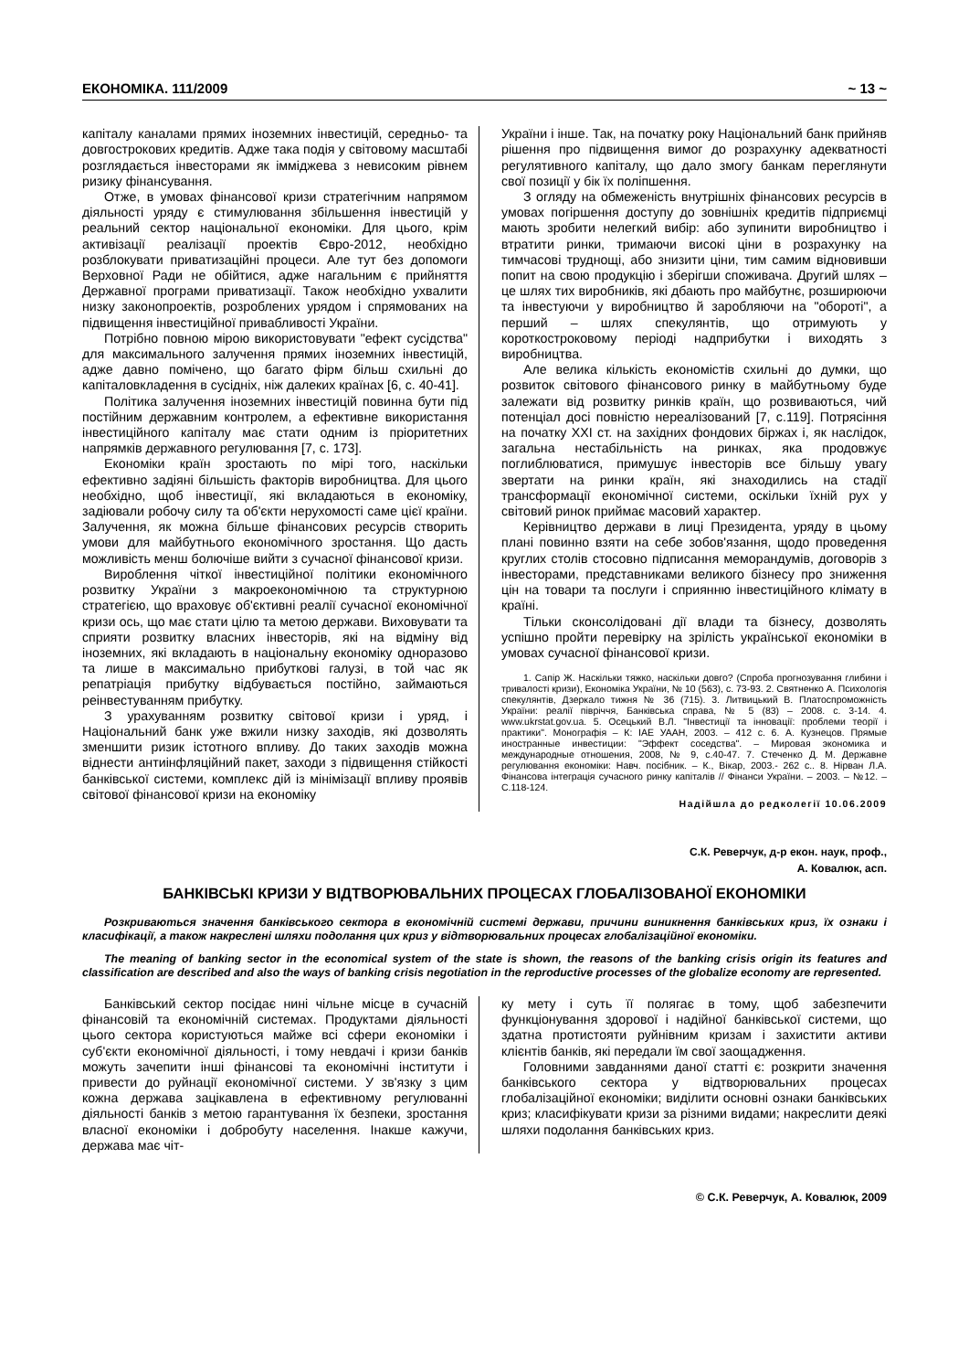ЕКОНОМІКА. 111/2009 ~ 13 ~
капіталу каналами прямих іноземних інвестицій, середньо- та довгострокових кредитів. Адже така подія у світовому масштабі розглядається інвесторами як імміджева з невисоким рівнем ризику фінансування.
Отже, в умовах фінансової кризи стратегічним напрямом діяльності уряду є стимулювання збільшення інвестицій у реальний сектор національної економіки. Для цього, крім активізації реалізації проектів Євро-2012, необхідно розблокувати приватизаційні процеси. Але тут без допомоги Верховної Ради не обійтися, адже нагальним є прийняття Державної програми приватизації. Також необхідно ухвалити низку законопроектів, розроблених урядом і спрямованих на підвищення інвестиційної привабливості України.
Потрібно повною мірою використовувати "ефект сусідства" для максимального залучення прямих іноземних інвестицій, адже давно помічено, що багато фірм більш схильні до капіталовкладення в сусідніх, ніж далеких країнах [6, с. 40-41].
Політика залучення іноземних інвестицій повинна бути під постійним державним контролем, а ефективне використання інвестиційного капіталу має стати одним із пріоритетних напрямків державного регулювання [7, с. 173].
Економіки країн зростають по мірі того, наскільки ефективно задіяні більшість факторів виробництва. Для цього необхідно, щоб інвестиції, які вкладаються в економіку, задіювали робочу силу та об'єкти нерухомості саме цієї країни. Залучення, як можна більше фінансових ресурсів створить умови для майбутнього економічного зростання. Що дасть можливість менш болючіше вийти з сучасної фінансової кризи.
Вироблення чіткої інвестиційної політики економічного розвитку України з макроекономічною та структурною стратегією, що враховує об'єктивні реалії сучасної економічної кризи ось, що має стати цілю та метою держави. Виховувати та сприяти розвитку власних інвесторів, які на відміну від іноземних, які вкладають в національну економіку одноразово та лише в максимально прибуткові галузі, в той час як репатріація прибутку відбувається постійно, займаються реінвестуванням прибутку.
З урахуванням розвитку світової кризи і уряд, і Національний банк уже вжили низку заходів, які дозволять зменшити ризик істотного впливу. До таких заходів можна віднести антиінфляційний пакет, заходи з підвищення стійкості банківської системи, комплекс дій із мінімізації впливу проявів світової фінансової кризи на економіку
України і інше. Так, на початку року Національний банк прийняв рішення про підвищення вимог до розрахунку адекватності регулятивного капіталу, що дало змогу банкам переглянути свої позиції у бік їх поліпшення.
З огляду на обмеженість внутрішніх фінансових ресурсів в умовах погіршення доступу до зовнішніх кредитів підприємці мають зробити нелегкий вибір: або зупинити виробництво і втратити ринки, тримаючи високі ціни в розрахунку на тимчасові труднощі, або знизити ціни, тим самим відновивши попит на свою продукцію і зберігши споживача. Другий шлях – це шлях тих виробників, які дбають про майбутнє, розширюючи та інвестуючи у виробництво й заробляючи на "обороті", а перший – шлях спекулянтів, що отримують у короткостроковому періоді надприбутки і виходять з виробництва.
Але велика кількість економістів схильні до думки, що розвиток світового фінансового ринку в майбутньому буде залежати від розвитку ринків країн, що розвиваються, чий потенціал досі повністю нереалізований [7, с.119]. Потрясіння на початку XXI ст. на західних фондових біржах і, як наслідок, загальна нестабільність на ринках, яка продовжує поглиблюватися, примушує інвесторів все більшу увагу звертати на ринки країн, які знаходились на стадії трансформації економічної системи, оскільки їхній рух у світовий ринок приймає масовий характер.
Керівництво держави в лиці Президента, уряду в цьому плані повинно взяти на себе зобов'язання, щодо проведення круглих столів стосовно підписання меморандумів, договорів з інвесторами, представниками великого бізнесу про зниження цін на товари та послуги і сприянню інвестиційного клімату в країні.
Тільки сконсолідовані дії влади та бізнесу, дозволять успішно пройти перевірку на зрілість української економіки в умовах сучасної фінансової кризи.
1. Сапір Ж. Наскільки тяжко, наскільки довго? (Спроба прогнозування глибини і тривалості кризи), Економіка України, № 10 (563), с. 73-93. 2. Святненко А. Психологія спекулянтів, Дзеркало тижня № 36 (715). 3. Литвицький В. Платоспроможність України: реалії півріччя, Банківська справа, № 5 (83) – 2008. с. 3-14. 4. www.ukrstat.gov.ua. 5. Осецький В.Л. "Інвестиції та інновації: проблеми теорії і практики". Монографія – К: ІАЕ УААН, 2003. – 412 с. 6. А. Кузнецов. Прямые иностранные инвестиции: "Эффект соседства". – Мировая экономика и международные отношения, 2008, № 9, с.40-47. 7. Стеченко Д. М. Державне регулювання економіки: Навч. посібник. – К., Вікар, 2003.- 262 с.. 8. Нірван Л.А. Фінансова інтеграція сучасного ринку капіталів // Фінанси України. – 2003. – №12. – С.118-124.
Надійшла до редколегії 10.06.2009
С.К. Реверчук, д-р екон. наук, проф.,
А. Ковалюк, асп.
БАНКІВСЬКІ КРИЗИ У ВІДТВОРЮВАЛЬНИХ ПРОЦЕСАХ ГЛОБАЛІЗОВАНОЇ ЕКОНОМІКИ
Розкриваються значення банківського сектора в економічній системі держави, причини виникнення банківських криз, їх ознаки і класифікації, а також накреслені шляхи подолання цих криз у відтворювальних процесах глобалізаційної економіки.
The meaning of banking sector in the economical system of the state is shown, the reasons of the banking crisis origin its features and classification are described and also the ways of banking crisis negotiation in the reproductive processes of the globalize economy are represented.
Банківський сектор посідає нині чільне місце в сучасній фінансовій та економічній системах. Продуктами діяльності цього сектора користуються майже всі сфери економіки і суб'єкти економічної діяльності, і тому невдачі і кризи банків можуть зачепити інші фінансові та економічні інститути і привести до руйнації економічної системи. У зв'язку з цим кожна держава зацікавлена в ефективному регулюванні діяльності банків з метою гарантування їх безпеки, зростання власної економіки і добробуту населення. Інакше кажучи, держава має чіт-
ку мету і суть її полягає в тому, щоб забезпечити функціонування здорової і надійної банківської системи, що здатна протистояти руйнівним кризам і захистити активи клієнтів банків, які передали їм свої заощадження.
Головними завданнями даної статті є: розкрити значення банківського сектора у відтворювальних процесах глобалізаційної економіки; виділити основні ознаки банківських криз; класифікувати кризи за різними видами; накреслити деякі шляхи подолання банківських криз.
© С.К. Реверчук, А. Ковалюк, 2009